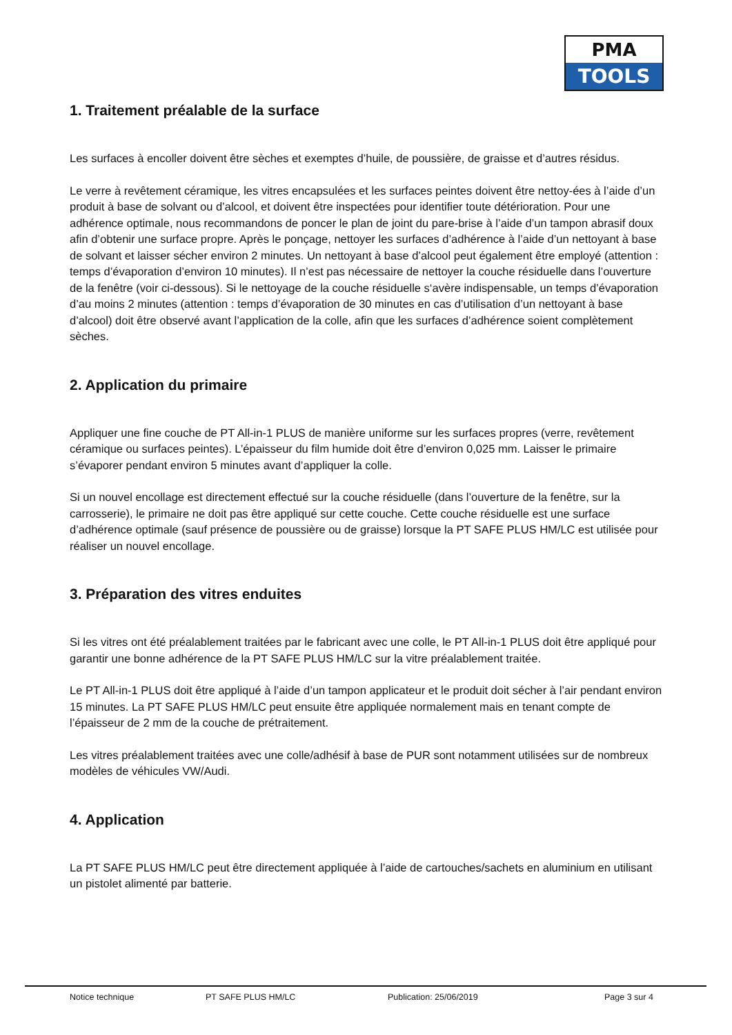PMA
TOOLS
1. Traitement préalable de la surface
Les surfaces à encoller doivent être sèches et exemptes d’huile, de poussière, de graisse et d’autres résidus.
Le verre à revêtement céramique, les vitres encapsulées et les surfaces peintes doivent être nettoy-ées à l’aide d’un produit à base de solvant ou d’alcool, et doivent être inspectées pour identifier toute détérioration. Pour une adhérence optimale, nous recommandons de poncer le plan de joint du pare-brise à l’aide d’un tampon abrasif doux afin d’obtenir une surface propre. Après le ponçage, nettoyer les surfaces d’adhérence à l’aide d’un nettoyant à base de solvant et laisser sécher environ 2 minutes. Un nettoyant à base d’alcool peut également être employé (attention : temps d’évaporation d’environ 10 minutes). Il n’est pas nécessaire de nettoyer la couche résiduelle dans l’ouverture de la fenêtre (voir ci-dessous). Si le nettoyage de la couche résiduelle s‘avère indispensable, un temps d’évaporation d’au moins 2 minutes (attention : temps d’évaporation de 30 minutes en cas d’utilisation d’un nettoyant à base d’alcool) doit être observé avant l’application de la colle, afin que les surfaces d’adhérence soient complètement sèches.
2. Application du primaire
Appliquer une fine couche de PT All-in-1 PLUS de manière uniforme sur les surfaces propres (verre, revêtement céramique ou surfaces peintes). L’épaisseur du film humide doit être d’environ 0,025 mm. Laisser le primaire s’évaporer pendant environ 5 minutes avant d’appliquer la colle.
Si un nouvel encollage est directement effectué sur la couche résiduelle (dans l’ouverture de la fenêtre, sur la carrosserie), le primaire ne doit pas être appliqué sur cette couche. Cette couche résiduelle est une surface d’adhérence optimale (sauf présence de poussière ou de graisse) lorsque la PT SAFE PLUS HM/LC est utilisée pour réaliser un nouvel encollage.
3. Préparation des vitres enduites
Si les vitres ont été préalablement traitées par le fabricant avec une colle, le PT All-in-1 PLUS doit être appliqué pour garantir une bonne adhérence de la PT SAFE PLUS HM/LC sur la vitre préalablement traitée.
Le PT All-in-1 PLUS doit être appliqué à l’aide d’un tampon applicateur et le produit doit sécher à l’air pendant environ 15 minutes. La PT SAFE PLUS HM/LC peut ensuite être appliquée normalement mais en tenant compte de l’épaisseur de 2 mm de la couche de prétraitement.
Les vitres préalablement traitées avec une colle/adhésif à base de PUR sont notamment utilisées sur de nombreux modèles de véhicules VW/Audi.
4. Application
La PT SAFE PLUS HM/LC peut être directement appliquée à l’aide de cartouches/sachets en aluminium en utilisant un pistolet alimenté par batterie.
Notice technique PT SAFE PLUS HM/LC Publication: 25/06/2019 Page 3 sur 4